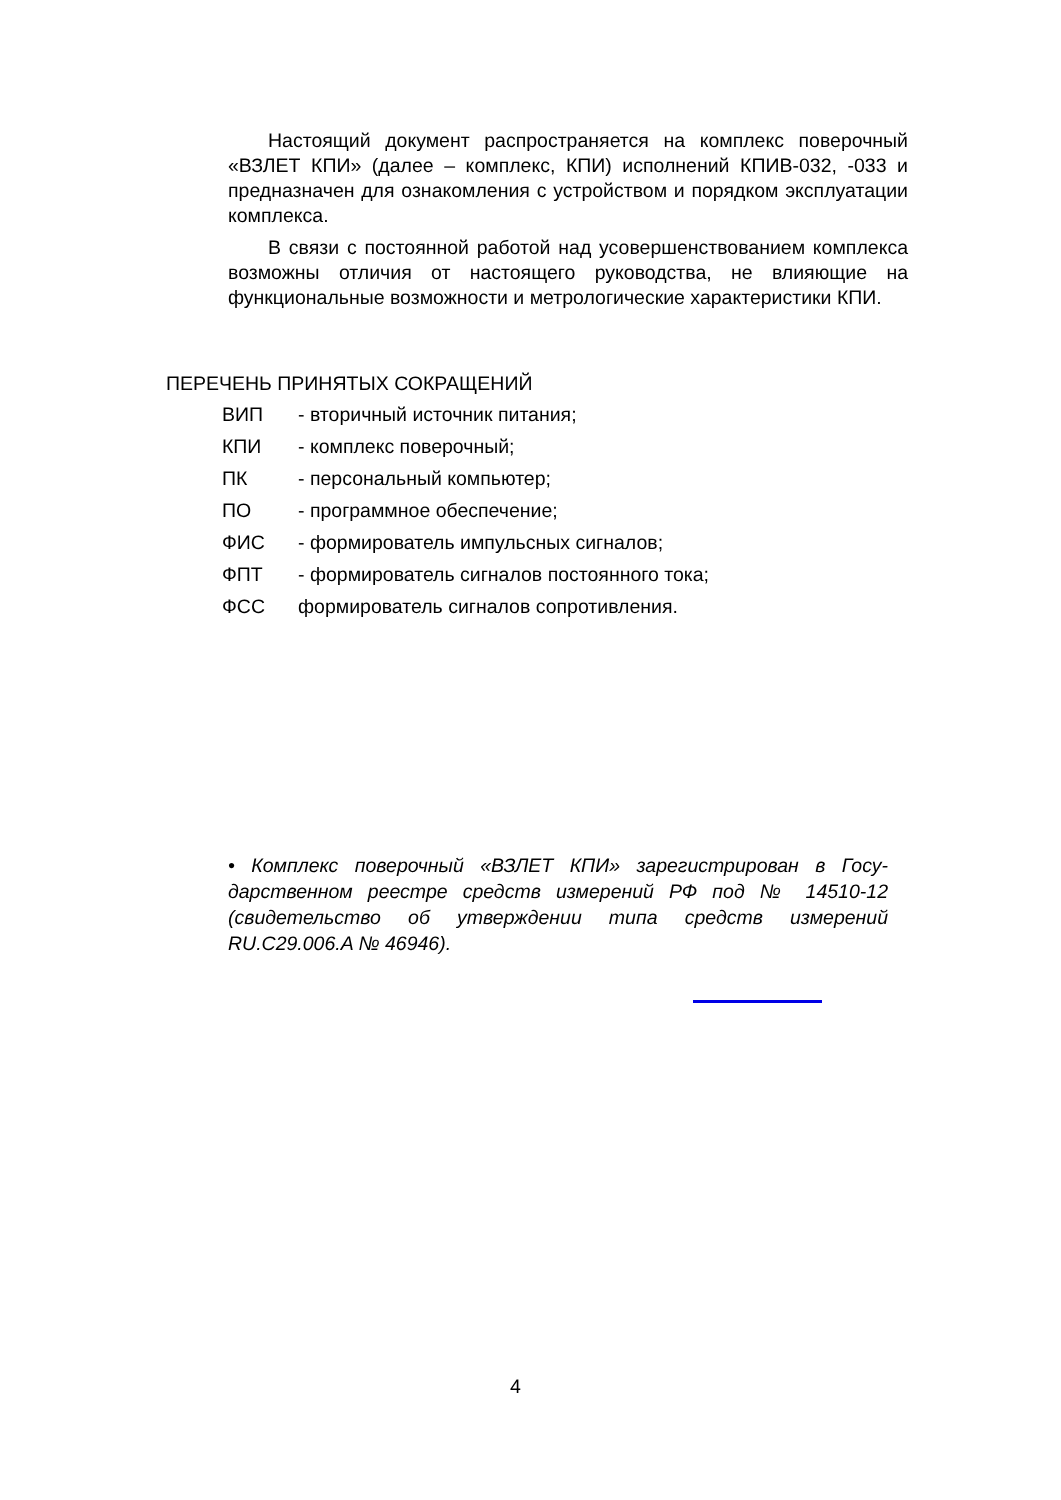Настоящий документ распространяется на комплекс повероч­ный «ВЗЛЕТ КПИ» (далее – комплекс, КПИ) исполнений КПИВ-032, -033 и предназначен для ознакомления с устройством и порядком эксплуатации комплекса.
В связи с постоянной работой над усовершенствованием ком­плекса возможны отличия от настоящего руководства, не влияю­щие на функциональные возможности и метрологические характе­ристики КПИ.
ПЕРЕЧЕНЬ ПРИНЯТЫХ СОКРАЩЕНИЙ
| ВИП | - вторичный источник питания; |
| КПИ | - комплекс поверочный; |
| ПК | - персональный компьютер; |
| ПО | - программное обеспечение; |
| ФИС | - формирователь импульсных сигналов; |
| ФПТ | - формирователь сигналов постоянного тока; |
| ФСС | формирователь сигналов сопротивления. |
• Комплекс поверочный «ВЗЛЕТ КПИ» зарегистрирован в Госу­дарственном реестре средств измерений РФ под № 14510-12 (свидетельство об утверждении типа средств измерений RU.C29.006.A № 46946).
4